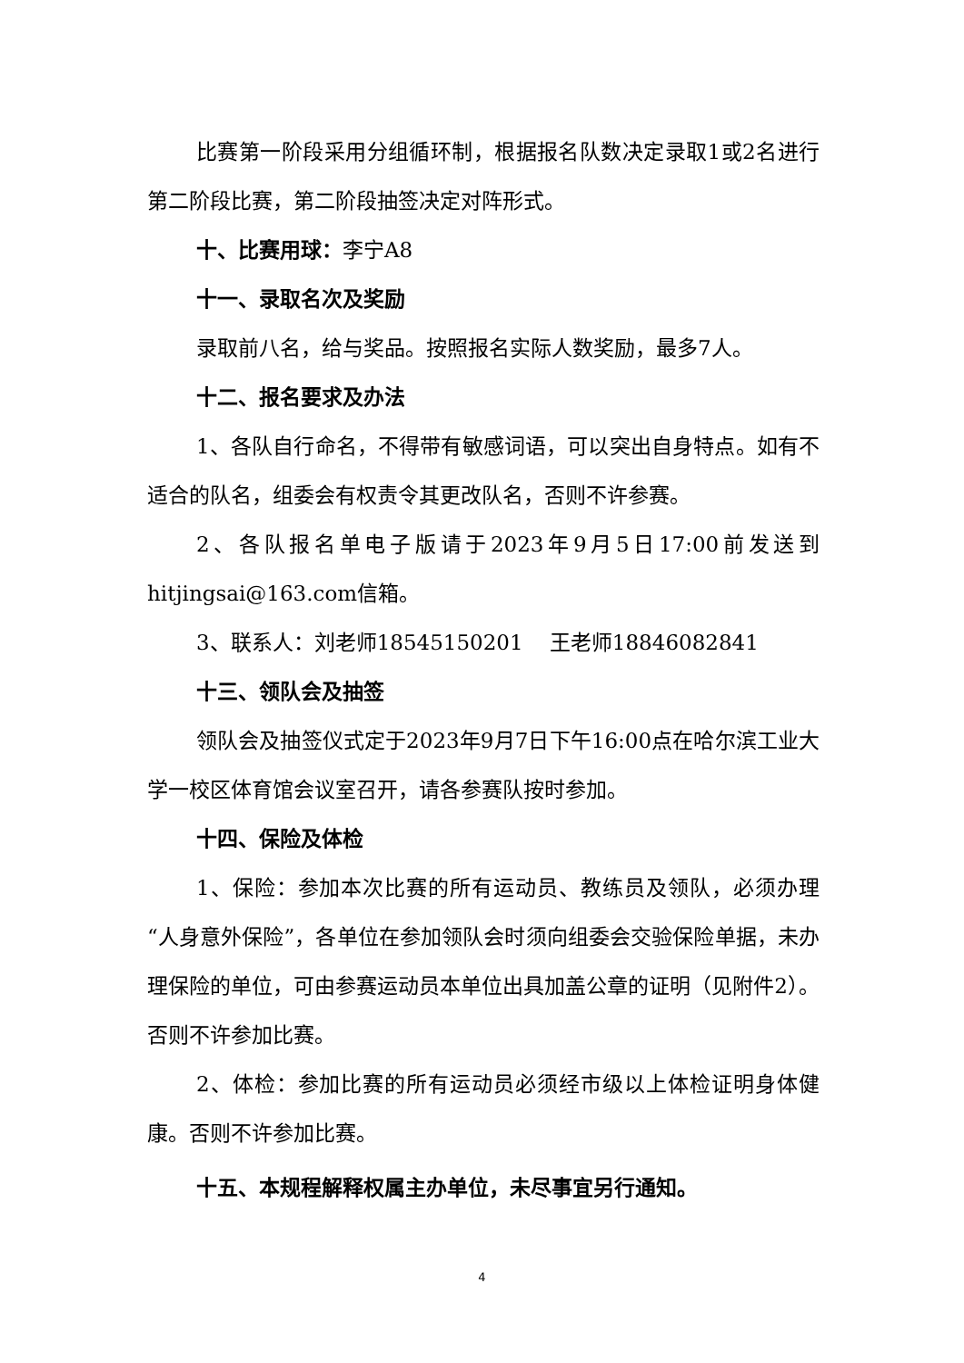比赛第一阶段采用分组循环制，根据报名队数决定录取1或2名进行第二阶段比赛，第二阶段抽签决定对阵形式。
十、比赛用球：李宁A8
十一、录取名次及奖励
录取前八名，给与奖品。按照报名实际人数奖励，最多7人。
十二、报名要求及办法
1、各队自行命名，不得带有敏感词语，可以突出自身特点。如有不适合的队名，组委会有权责令其更改队名，否则不许参赛。
2、各队报名单电子版请于2023年9月5日17:00前发送到hitjingsai@163.com信箱。
3、联系人：刘老师18545150201 王老师18846082841
十三、领队会及抽签
领队会及抽签仪式定于2023年9月7日下午16:00点在哈尔滨工业大学一校区体育馆会议室召开，请各参赛队按时参加。
十四、保险及体检
1、保险：参加本次比赛的所有运动员、教练员及领队，必须办理“人身意外保险”，各单位在参加领队会时须向组委会交验保险单据，未办理保险的单位，可由参赛运动员本单位出具加盖公章的证明（见附件2）。否则不许参加比赛。
2、体检：参加比赛的所有运动员必须经市级以上体检证明身体健康。否则不许参加比赛。
十五、本规程解释权属主办单位，未尽事宜另行通知。
4